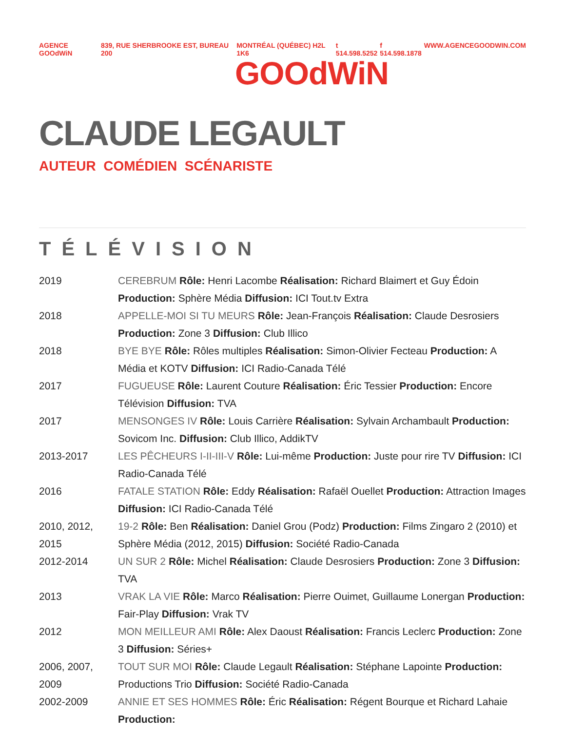AGENCE GOOdWiN 839, RUE SHERBROOKE EST, BUREAU 200 MONTRÉAL (QUÉBEC) H2L 1K6 t 514.598.5252 f 514.598.1878 WWW.AGENCEGOODWIN.COM
GOOdWiN
CLAUDE LEGAULT
AUTEUR COMÉDIEN SCÉNARISTE
TÉLÉVISION
| 2019 | CEREBRUM Rôle: Henri Lacombe Réalisation: Richard Blaimert et Guy Édoin Production: Sphère Média Diffusion: ICI Tout.tv Extra |
| 2018 | APPELLE-MOI SI TU MEURS Rôle: Jean-François Réalisation: Claude Desrosiers Production: Zone 3 Diffusion: Club Illico |
| 2018 | BYE BYE Rôle: Rôles multiples Réalisation: Simon-Olivier Fecteau Production: A Média et KOTV Diffusion: ICI Radio-Canada Télé |
| 2017 | FUGUEUSE Rôle: Laurent Couture Réalisation: Éric Tessier Production: Encore Télévision Diffusion: TVA |
| 2017 | MENSONGES IV Rôle: Louis Carrière Réalisation: Sylvain Archambault Production: Sovicom Inc. Diffusion: Club Illico, AddikTV |
| 2013-2017 | LES PÊCHEURS I-II-III-V Rôle: Lui-même Production: Juste pour rire TV Diffusion: ICI Radio-Canada Télé |
| 2016 | FATALE STATION Rôle: Eddy Réalisation: Rafaël Ouellet Production: Attraction Images Diffusion: ICI Radio-Canada Télé |
| 2010, 2012, 2015 | 19-2 Rôle: Ben Réalisation: Daniel Grou (Podz) Production: Films Zingaro 2 (2010) et Sphère Média (2012, 2015) Diffusion: Société Radio-Canada |
| 2012-2014 | UN SUR 2 Rôle: Michel Réalisation: Claude Desrosiers Production: Zone 3 Diffusion: TVA |
| 2013 | VRAK LA VIE Rôle: Marco Réalisation: Pierre Ouimet, Guillaume Lonergan Production: Fair-Play Diffusion: Vrak TV |
| 2012 | MON MEILLEUR AMI Rôle: Alex Daoust Réalisation: Francis Leclerc Production: Zone 3 Diffusion: Séries+ |
| 2006, 2007, 2009 | TOUT SUR MOI Rôle: Claude Legault Réalisation: Stéphane Lapointe Production: Productions Trio Diffusion: Société Radio-Canada |
| 2002-2009 | ANNIE ET SES HOMMES Rôle: Éric Réalisation: Régent Bourque et Richard Lahaie Production: |